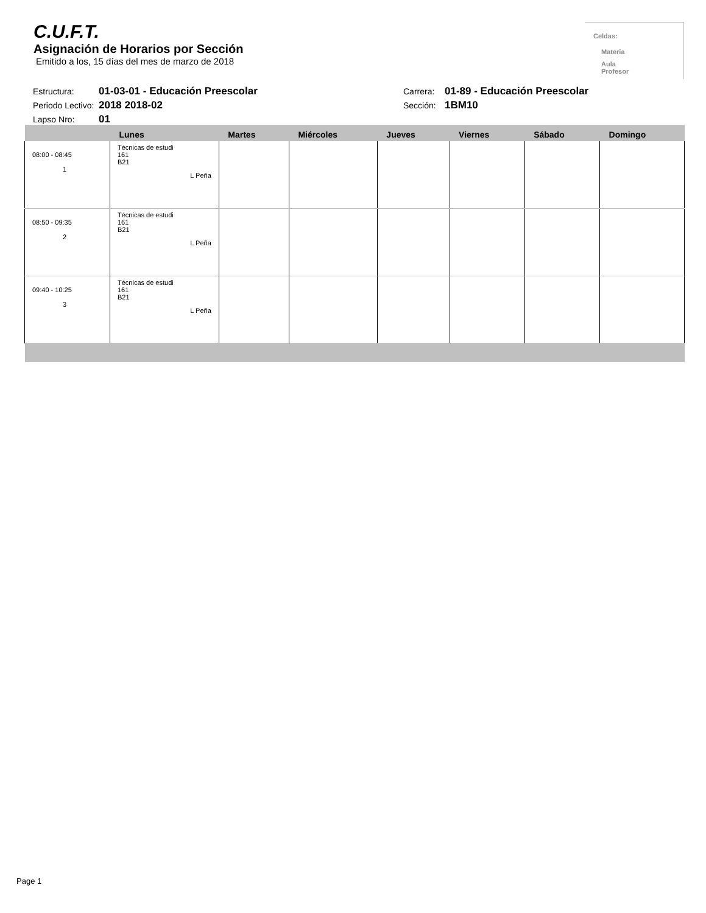C.U.F.T.
Asignación de Horarios por Sección
Emitido a los, 15 días del mes de marzo de 2018
Celdas:
Materia
Aula
Profesor
Estructura: 01-03-01 - Educación Preescolar Carrera: 01-89 - Educación Preescolar
Periodo Lectivo: 2018 2018-02 Sección: 1BM10
Lapso Nro: 01
| | Lunes | Martes | Miércoles | Jueves | Viernes | Sábado | Domingo |
| --- | --- | --- | --- | --- | --- | --- | --- |
| 08:00 - 08:45 1 | Técnicas de estudi 161 B21 L Peña | | | | | | |
| 08:50 - 09:35 2 | Técnicas de estudi 161 B21 L Peña | | | | | | |
| 09:40 - 10:25 3 | Técnicas de estudi 161 B21 L Peña | | | | | | |
Page 1